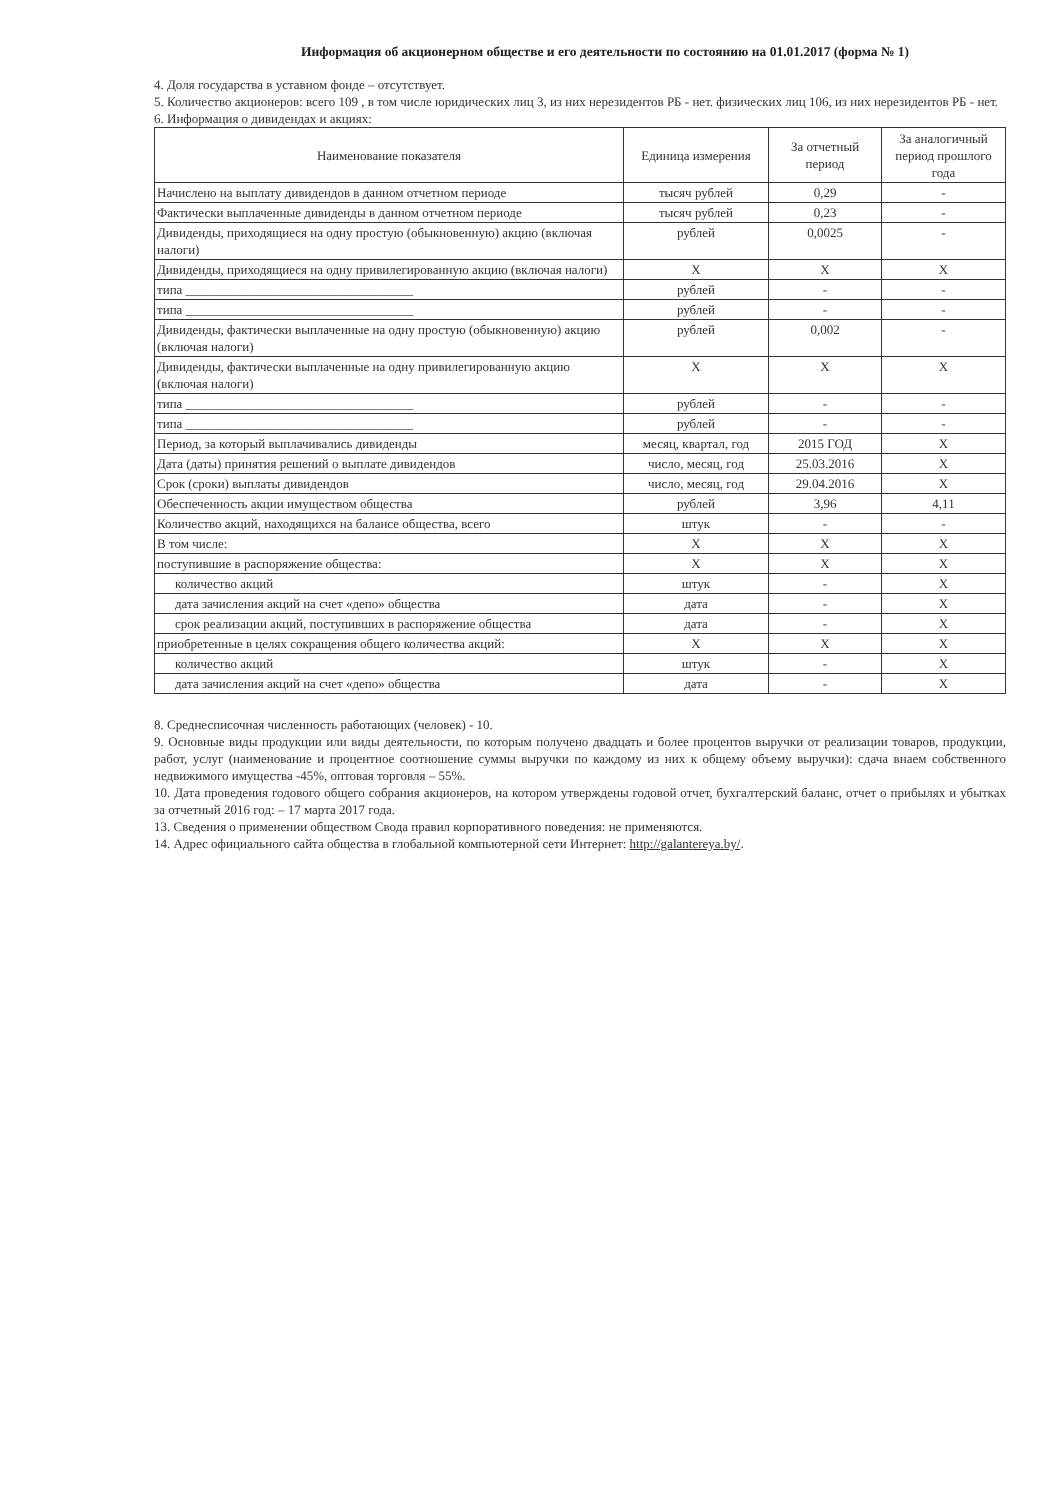Информация об акционерном обществе и его деятельности по состоянию на 01.01.2017 (форма № 1)
4. Доля государства в уставном фонде – отсутствует.
5. Количество акционеров: всего 109 , в том числе юридических лиц 3, из них нерезидентов РБ - нет. физических лиц 106, из них нерезидентов РБ - нет.
6. Информация о дивидендах и акциях:
| Наименование показателя | Единица измерения | За отчетный период | За аналогичный период прошлого года |
| --- | --- | --- | --- |
| Начислено на выплату дивидендов в данном отчетном периоде | тысяч рублей | 0,29 | - |
| Фактически выплаченные дивиденды в данном отчетном периоде | тысяч рублей | 0,23 | - |
| Дивиденды, приходящиеся на одну простую (обыкновенную) акцию (включая налоги) | рублей | 0,0025 | - |
| Дивиденды, приходящиеся на одну привилегированную акцию (включая налоги) | X | X | X |
| типа ___________________________________ | рублей | - | - |
| типа ___________________________________ | рублей | - | - |
| Дивиденды, фактически выплаченные на одну простую (обыкновенную) акцию (включая налоги) | рублей | 0,002 | - |
| Дивиденды, фактически выплаченные на одну привилегированную акцию (включая налоги) | X | X | X |
| типа ___________________________________ | рублей | - | - |
| типа ___________________________________ | рублей | - | - |
| Период, за который выплачивались дивиденды | месяц, квартал, год | 2015 ГОД | X |
| Дата (даты) принятия решений о выплате дивидендов | число, месяц, год | 25.03.2016 | X |
| Срок (сроки) выплаты дивидендов | число, месяц, год | 29.04.2016 | X |
| Обеспеченность акции имуществом общества | рублей | 3,96 | 4,11 |
| Количество акций, находящихся на балансе общества, всего | штук | - | - |
| В том числе: | X | X | X |
| поступившие в распоряжение общества: | X | X | X |
| количество акций | штук | - | X |
| дата зачисления акций на счет «депо» общества | дата | - | X |
| срок реализации акций, поступивших в распоряжение общества | дата | - | X |
| приобретенные в целях сокращения общего количества акций: | X | X | X |
| количество акций | штук | - | X |
| дата зачисления акций на счет «депо» общества | дата | - | X |
8. Среднесписочная численность работающих (человек) - 10.
9. Основные виды продукции или виды деятельности, по которым получено двадцать и более процентов выручки от реализации товаров, продукции, работ, услуг (наименование и процентное соотношение суммы выручки по каждому из них к общему объему выручки): сдача внаем собственного недвижимого имущества -45%, оптовая торговля – 55%.
10. Дата проведения годового общего собрания акционеров, на котором утверждены годовой отчет, бухгалтерский баланс, отчет о прибылях и убытках за отчетный 2016 год: – 17 марта 2017 года.
13. Сведения о применении обществом Свода правил корпоративного поведения: не применяются.
14. Адрес официального сайта общества в глобальной компьютерной сети Интернет: http://galantereya.by/.